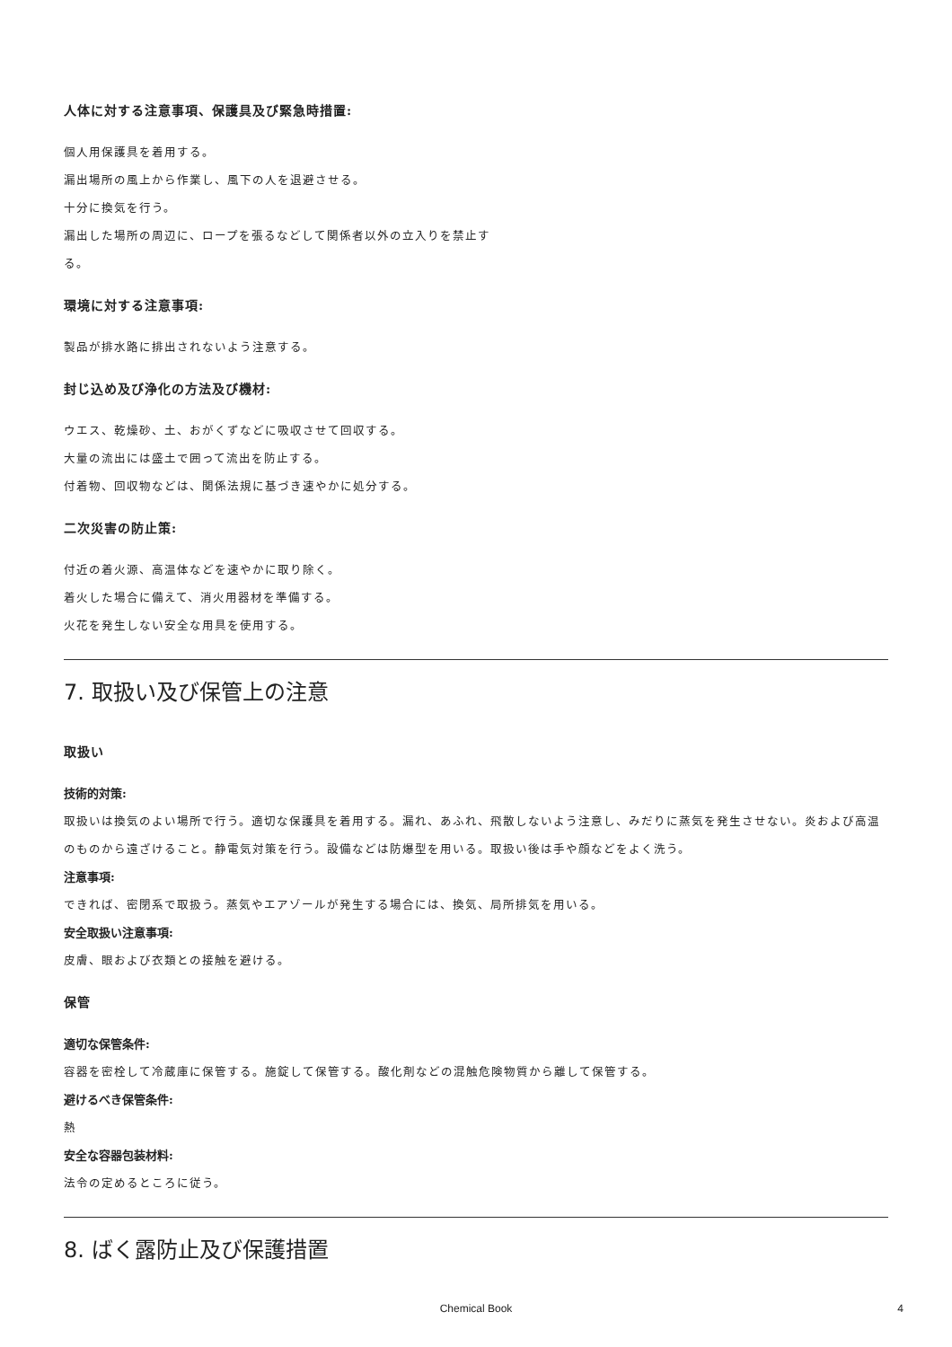人体に対する注意事項、保護具及び緊急時措置:
個人用保護具を着用する。
漏出場所の風上から作業し、風下の人を退避させる。
十分に換気を行う。
漏出した場所の周辺に、ロープを張るなどして関係者以外の立入りを禁止す
る。
環境に対する注意事項:
製品が排水路に排出されないよう注意する。
封じ込め及び浄化の方法及び機材:
ウエス、乾燥砂、土、おがくずなどに吸収させて回収する。
大量の流出には盛土で囲って流出を防止する。
付着物、回収物などは、関係法規に基づき速やかに処分する。
二次災害の防止策:
付近の着火源、高温体などを速やかに取り除く。
着火した場合に備えて、消火用器材を準備する。
火花を発生しない安全な用具を使用する。
7. 取扱い及び保管上の注意
取扱い
技術的対策:
取扱いは換気のよい場所で行う。適切な保護具を着用する。漏れ、あふれ、飛散しないよう注意し、みだりに蒸気を発生させない。炎および高温のものから遠ざけること。静電気対策を行う。設備などは防爆型を用いる。取扱い後は手や顔などをよく洗う。
注意事項:
できれば、密閉系で取扱う。蒸気やエアゾールが発生する場合には、換気、局所排気を用いる。
安全取扱い注意事項:
皮膚、眼および衣類との接触を避ける。
保管
適切な保管条件:
容器を密栓して冷蔵庫に保管する。施錠して保管する。酸化剤などの混触危険物質から離して保管する。
避けるべき保管条件:
熱
安全な容器包装材料:
法令の定めるところに従う。
8. ばく露防止及び保護措置
Chemical Book 4